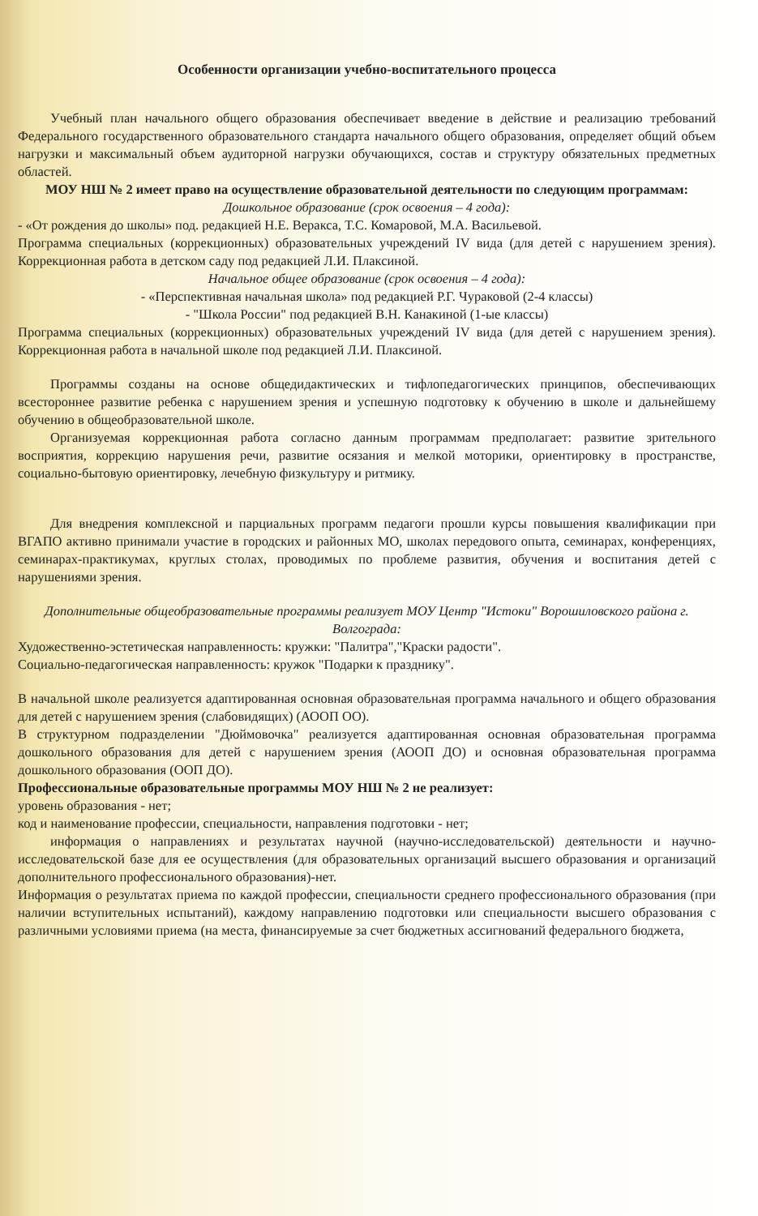Особенности организации учебно-воспитательного процесса
Учебный план начального общего образования обеспечивает введение в действие и реализацию требований Федерального государственного образовательного стандарта начального общего образования, определяет общий объем нагрузки и максимальный объем аудиторной нагрузки обучающихся, состав и структуру обязательных предметных областей.
МОУ НШ № 2 имеет право на осуществление образовательной деятельности по следующим программам:
Дошкольное образование (срок освоения – 4 года):
- «От рождения до школы» под. редакцией Н.Е. Веракса, Т.С. Комаровой, М.А. Васильевой.
Программа специальных (коррекционных) образовательных учреждений IV вида (для детей с нарушением зрения). Коррекционная работа в детском саду под редакцией Л.И. Плаксиной.
Начальное общее образование (срок освоения – 4 года):
- «Перспективная начальная школа» под редакцией Р.Г. Чураковой (2-4 классы)
- "Школа России" под редакцией В.Н. Канакиной (1-ые классы)
Программа специальных (коррекционных) образовательных учреждений IV вида (для детей с нарушением зрения). Коррекционная работа в начальной школе под редакцией Л.И. Плаксиной.
Программы созданы на основе общедидактических и тифлопедагогических принципов, обеспечивающих всестороннее развитие ребенка с нарушением зрения и успешную подготовку к обучению в школе и дальнейшему обучению в общеобразовательной школе.
Организуемая коррекционная работа согласно данным программам предполагает: развитие зрительного восприятия, коррекцию нарушения речи, развитие осязания и мелкой моторики, ориентировку в пространстве, социально-бытовую ориентировку, лечебную физкультуру и ритмику.
Для внедрения комплексной и парциальных программ педагоги прошли курсы повышения квалификации при ВГАПО активно принимали участие в городских и районных МО, школах передового опыта, семинарах, конференциях, семинарах-практикумах, круглых столах, проводимых по проблеме развития, обучения и воспитания детей с нарушениями зрения.
Дополнительные общеобразовательные программы реализует МОУ Центр "Истоки" Ворошиловского района г. Волгограда:
Художественно-эстетическая направленность: кружки: "Палитра","Краски радости".
Социально-педагогическая направленность: кружок "Подарки к празднику".
В начальной школе реализуется адаптированная основная образовательная программа начального и общего образования для детей с нарушением зрения (слабовидящих) (АООП ОО).
В структурном подразделении "Дюймовочка" реализуется адаптированная основная образовательная программа дошкольного образования для детей с нарушением зрения (АООП ДО) и основная образовательная программа дошкольного образования (ООП ДО).
Профессиональные образовательные программы МОУ НШ № 2 не реализует:
уровень образования - нет;
код и наименование профессии, специальности, направления подготовки - нет;
информация о направлениях и результатах научной (научно-исследовательской) деятельности и научно-исследовательской базе для ее осуществления (для образовательных организаций высшего образования и организаций дополнительного профессионального образования)-нет.
Информация о результатах приема по каждой профессии, специальности среднего профессионального образования (при наличии вступительных испытаний), каждому направлению подготовки или специальности высшего образования с различными условиями приема (на места, финансируемые за счет бюджетных ассигнований федерального бюджета,